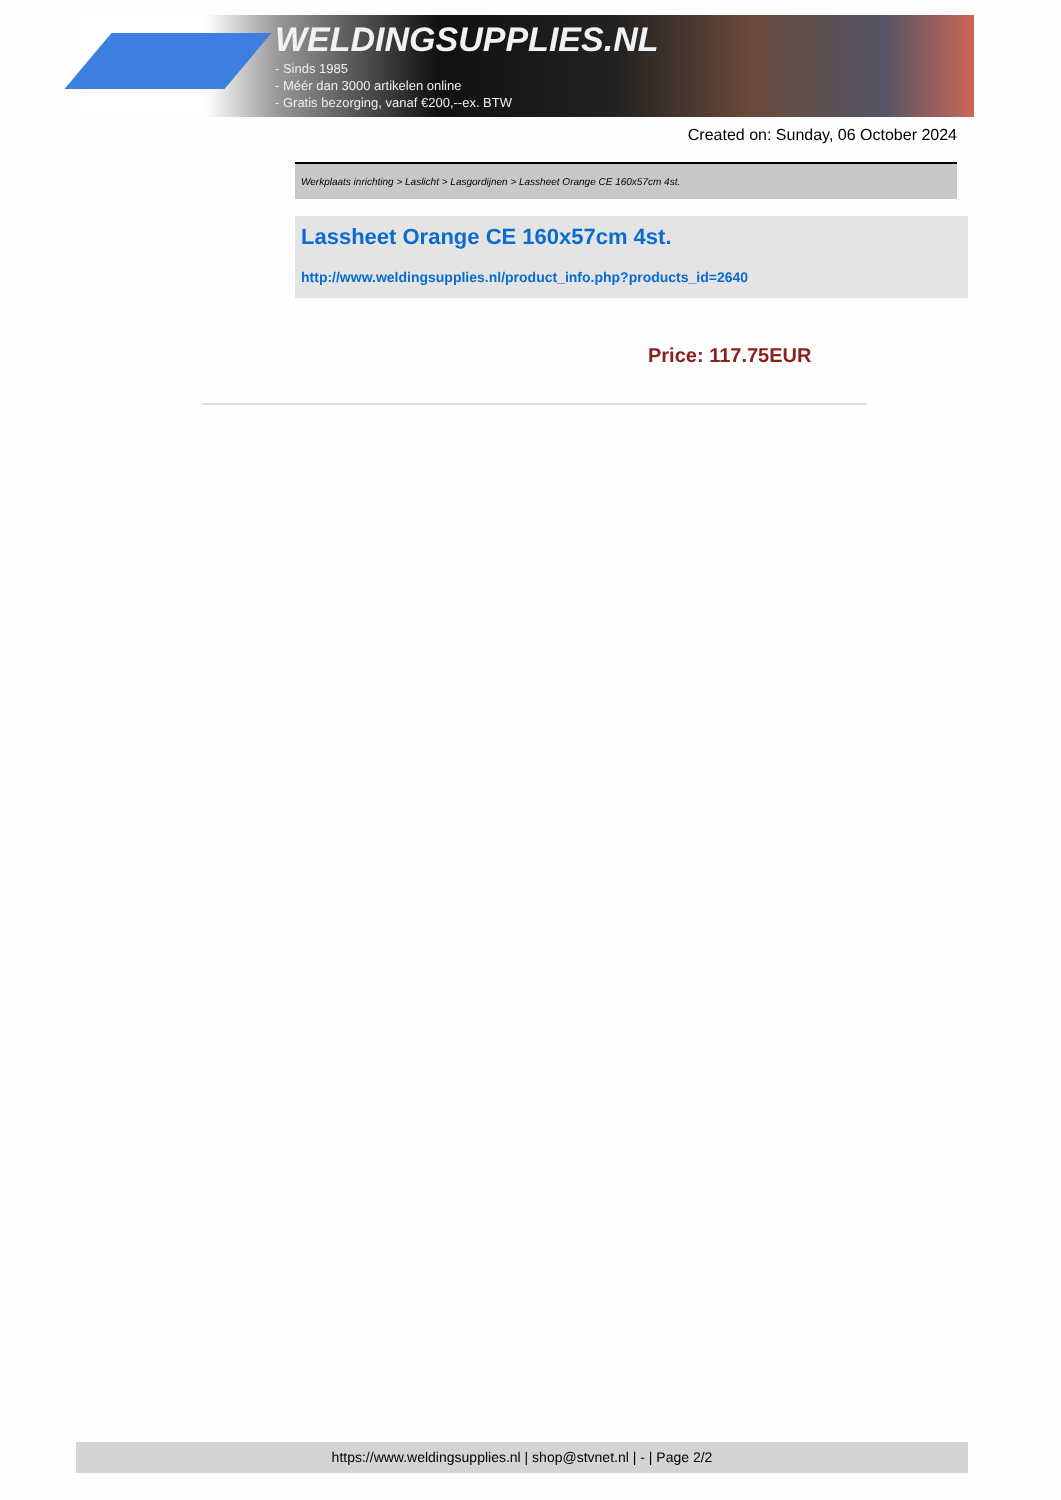WELDINGSUPPLIES.NL
- Sinds 1985
- Méér dan 3000 artikelen online
- Gratis bezorging, vanaf €200,--ex. BTW
Created on: Sunday, 06 October 2024
Werkplaats inrichting > Laslicht > Lasgordijnen > Lassheet Orange CE 160x57cm 4st.
Lassheet Orange CE 160x57cm 4st.
http://www.weldingsupplies.nl/product_info.php?products_id=2640
Price: 117.75EUR
https://www.weldingsupplies.nl | shop@stvnet.nl | - | Page 2/2